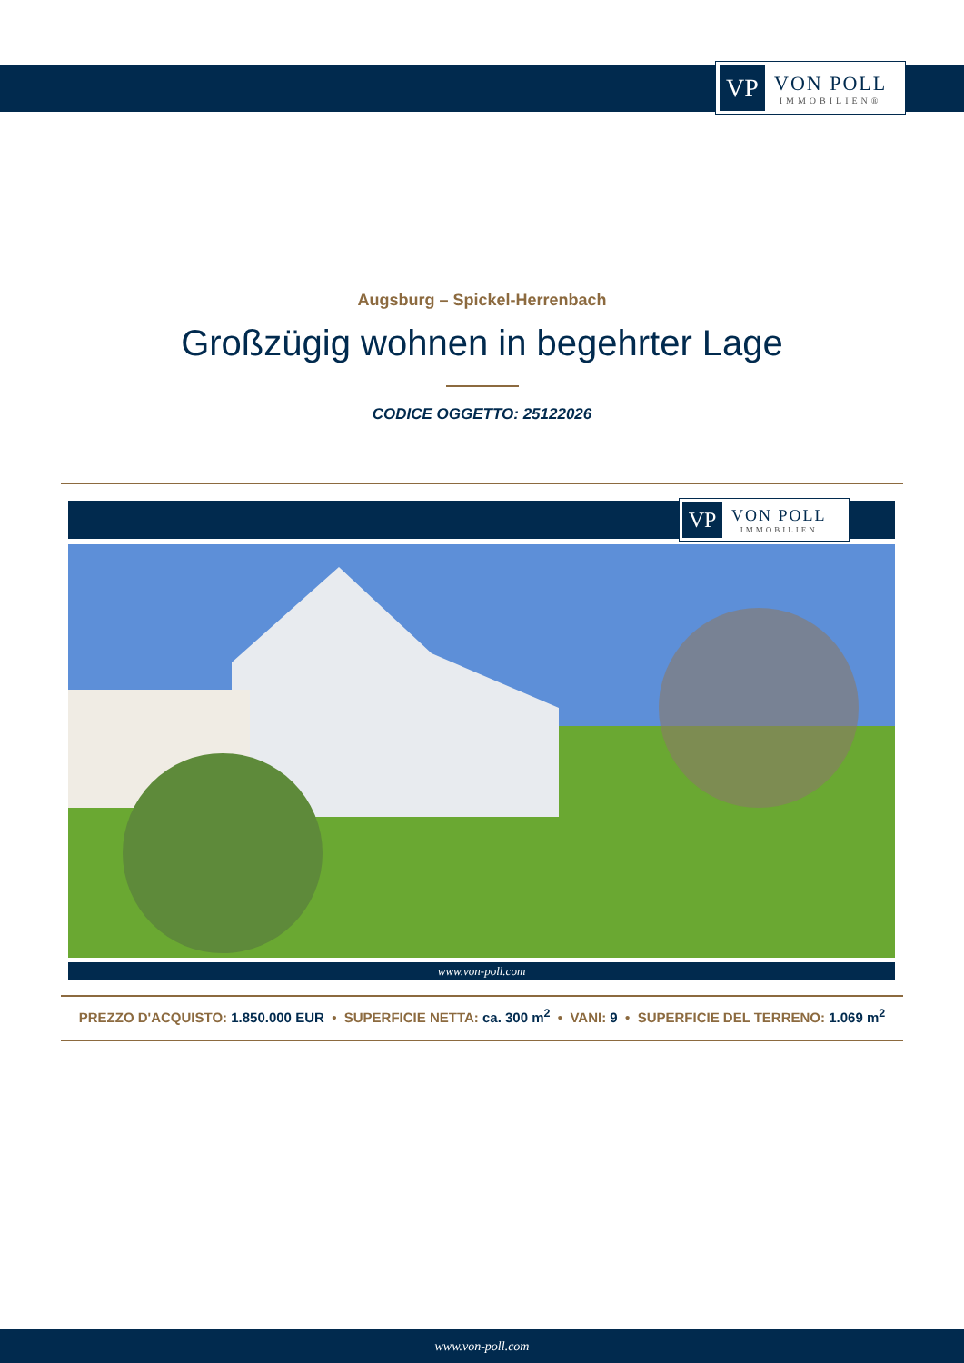VP
VON POLL
IMMOBILIEN®
Augsburg – Spickel-Herrenbach
Großzügig wohnen in begehrter Lage
CODICE OGGETTO: 25122026
VP
VON POLL
IMMOBILIEN
www.von-poll.com
PREZZO D'ACQUISTO: 1.850.000 EUR • SUPERFICIE NETTA: ca. 300 m<sup>2</sup> • VANI: 9 • SUPERFICIE DEL TERRENO: 1.069 m<sup>2</sup>
www.von-poll.com